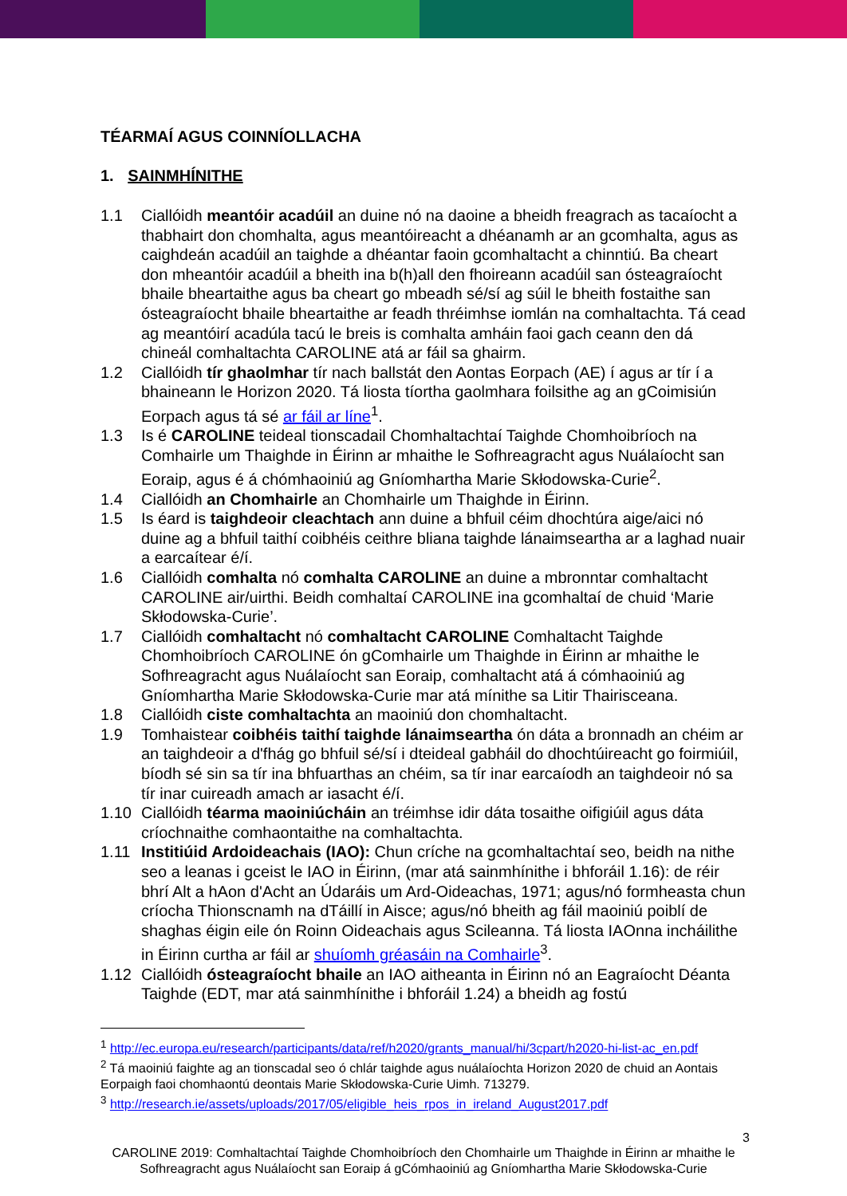TÉARMAÍ AGUS COINNÍOLLACHA
1. SAINMHÍNITHE
1.1 Ciallóidh meantóir acadúil an duine nó na daoine a bheidh freagrach as tacaíocht a thabhairt don chomhalta, agus meantóireacht a dhéanamh ar an gcomhalta, agus as caighdeán acadúil an taighde a dhéantar faoin gcomhaltacht a chinntiú. Ba cheart don mheantóir acadúil a bheith ina b(h)all den fhoireann acadúil san ósteagraíocht bhaile bheartaithe agus ba cheart go mbeadh sé/sí ag súil le bheith fostaithe san ósteagraíocht bhaile bheartaithe ar feadh thréimhse iomlán na comhaltachta. Tá cead ag meantóirí acadúla tacú le breis is comhalta amháin faoi gach ceann den dá chineál comhaltachta CAROLINE atá ar fáil sa ghairm.
1.2 Ciallóidh tír ghaolmhar tír nach ballstát den Aontas Eorpach (AE) í agus ar tír í a bhaineann le Horizon 2020. Tá liosta tíortha gaolmhara foilsithe ag an gCoimisiún Eorpach agus tá sé ar fáil ar líne<sup>1</sup>.
1.3 Is é CAROLINE teideal tionscadail Chomhaltachtaí Taighde Chomhoibríoch na Comhairle um Thaighde in Éirinn ar mhaithe le Sofhreagracht agus Nuálaíocht san Eoraip, agus é á chómhaoiniú ag Gníomhartha Marie Skłodowska-Curie<sup>2</sup>.
1.4 Ciallóidh an Chomhairle an Chomhairle um Thaighde in Éirinn.
1.5 Is éard is taighdeoir cleachtach ann duine a bhfuil céim dhochtúra aige/aici nó duine ag a bhfuil taithí coibhéis ceithre bliana taighde lánaimseartha ar a laghad nuair a earcaítear é/í.
1.6 Ciallóidh comhalta nó comhalta CAROLINE an duine a mbronntar comhaltacht CAROLINE air/uirthi. Beidh comhaltaí CAROLINE ina gcomhaltaí de chuid ‘Marie Skłodowska-Curie’.
1.7 Ciallóidh comhaltacht nó comhaltacht CAROLINE Comhaltacht Taighde Chomhoibríoch CAROLINE ón gComhairle um Thaighde in Éirinn ar mhaithe le Sofhreagracht agus Nuálaíocht san Eoraip, comhaltacht atá á cómhaoiniú ag Gníomhartha Marie Skłodowska-Curie mar atá mínithe sa Litir Thairisceana.
1.8 Ciallóidh ciste comhaltachta an maoiniú don chomhaltacht.
1.9 Tomhaistear coibhéis taithí taighde lánaimseartha ón dáta a bronnadh an chéim ar an taighdeoir a d'fhág go bhfuil sé/sí i dteideal gabháil do dhochtúireacht go foirmiúil, bíodh sé sin sa tír ina bhfuarthas an chéim, sa tír inar earcaíodh an taighdeoir nó sa tír inar cuireadh amach ar iasacht é/í.
1.10 Ciallóidh téarma maoiniúcháin an tréimhse idir dáta tosaithe oifigiúil agus dáta críochnaithe comhaontaithe na comhaltachta.
1.11 Institiúid Ardoideachais (IAO): Chun críche na gcomhaltachtaí seo, beidh na nithe seo a leanas i gceist le IAO in Éirinn, (mar atá sainmhínithe i bhforáil 1.16): de réir bhrí Alt a hAon d'Acht an Údaráis um Ard-Oideachas, 1971; agus/nó formheasta chun críocha Thionscnamh na dTáillí in Aisce; agus/nó bheith ag fáil maoiniú poiblí de shaghas éigin eile ón Roinn Oideachais agus Scileanna. Tá liosta IAOnna incháilithe in Éirinn curtha ar fáil ar shuíomh gréasáin na Comhairle<sup>3</sup>.
1.12 Ciallóidh ósteagraíocht bhaile an IAO aitheanta in Éirinn nó an Eagraíocht Déanta Taighde (EDT, mar atá sainmhínithe i bhforáil 1.24) a bheidh ag fostú
<sup>1</sup> http://ec.europa.eu/research/participants/data/ref/h2020/grants_manual/hi/3cpart/h2020-hi-list-ac_en.pdf
<sup>2</sup> Tá maoiniú faighte ag an tionscadal seo ó chlár taighde agus nuálaíochta Horizon 2020 de chuid an Aontais Eorpaigh faoi chomhaontú deontais Marie Skłodowska-Curie Uimh. 713279.
<sup>3</sup> http://research.ie/assets/uploads/2017/05/eligible_heis_rpos_in_ireland_August2017.pdf
3
CAROLINE 2019: Comhaltachtaí Taighde Chomhoibríoch den Chomhairle um Thaighde in Éirinn ar mhaithe le Sofhreagracht agus Nuálaíocht san Eoraip á gCómhaoiniú ag Gníomhartha Marie Skłodowska-Curie